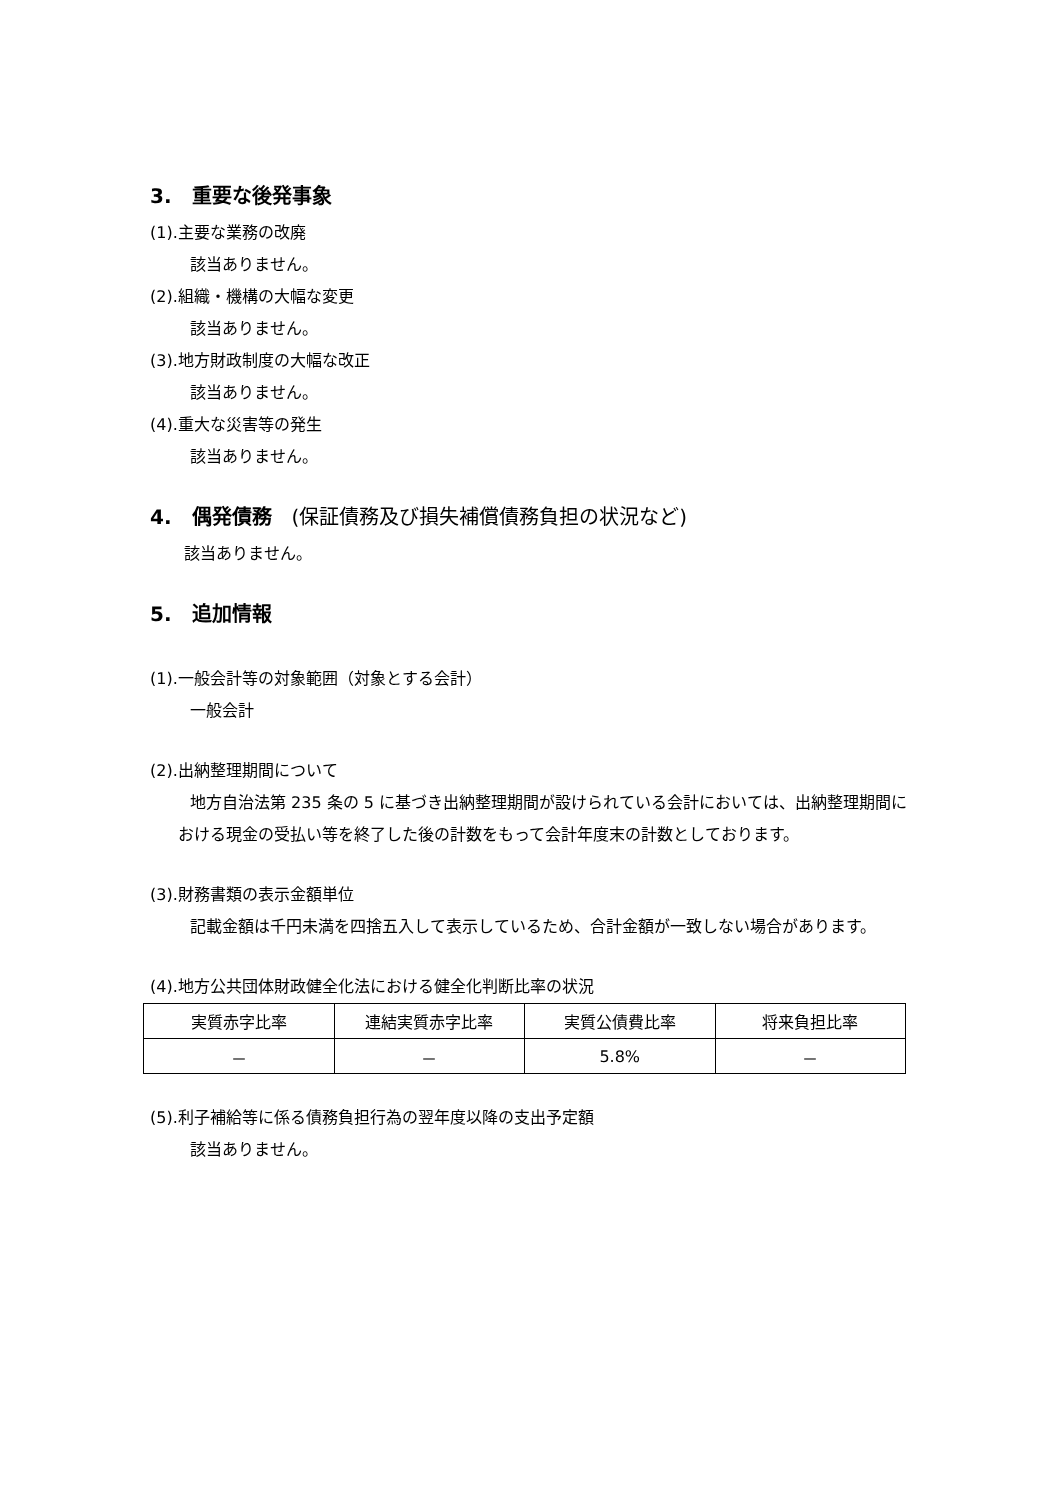3.　重要な後発事象
(1).主要な業務の改廃
該当ありません。
(2).組織・機構の大幅な変更
該当ありません。
(3).地方財政制度の大幅な改正
該当ありません。
(4).重大な災害等の発生
該当ありません。
4.　偶発債務　(保証債務及び損失補償債務負担の状況など)
該当ありません。
5.　追加情報
(1).一般会計等の対象範囲（対象とする会計）
一般会計
(2).出納整理期間について
地方自治法第 235 条の 5 に基づき出納整理期間が設けられている会計においては、出納整理期間における現金の受払い等を終了した後の計数をもって会計年度末の計数としております。
(3).財務書類の表示金額単位
記載金額は千円未満を四捨五入して表示しているため、合計金額が一致しない場合があります。
(4).地方公共団体財政健全化法における健全化判断比率の状況
| 実質赤字比率 | 連結実質赤字比率 | 実質公債費比率 | 将来負担比率 |
| --- | --- | --- | --- |
| － | － | 5.8% | － |
(5).利子補給等に係る債務負担行為の翌年度以降の支出予定額
該当ありません。